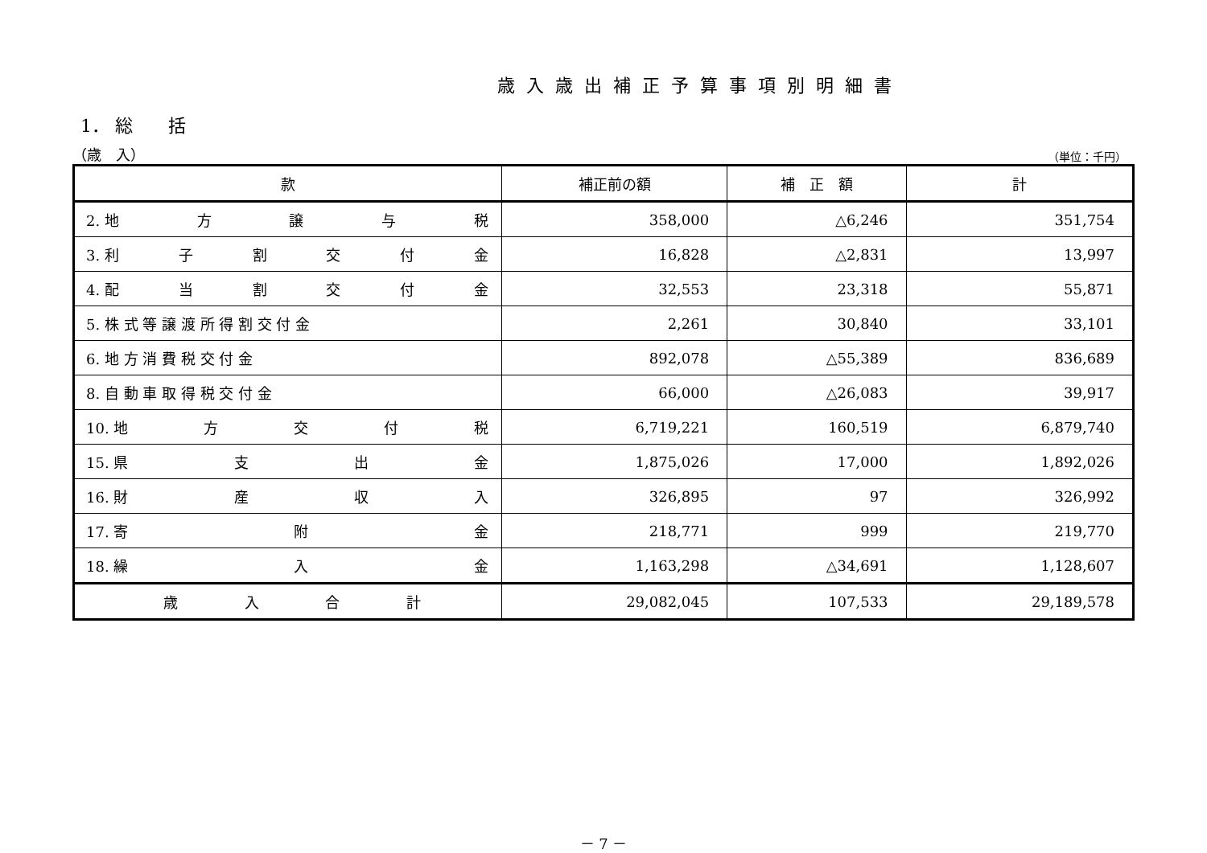歳入歳出補正予算事項別明細書
1． 総　　括
（歳　入） （単位：千円）
| 款 | 補正前の額 | 補 正 額 | 計 |
| --- | --- | --- | --- |
| 2. 地 方 譲 与 税 | 358,000 | △6,246 | 351,754 |
| 3. 利 子 割 交 付 金 | 16,828 | △2,831 | 13,997 |
| 4. 配 当 割 交 付 金 | 32,553 | 23,318 | 55,871 |
| 5. 株 式 等 譲 渡 所 得 割 交 付 金 | 2,261 | 30,840 | 33,101 |
| 6. 地 方 消 費 税 交 付 金 | 892,078 | △55,389 | 836,689 |
| 8. 自 動 車 取 得 税 交 付 金 | 66,000 | △26,083 | 39,917 |
| 10. 地 方 交 付 税 | 6,719,221 | 160,519 | 6,879,740 |
| 15. 県 支 出 金 | 1,875,026 | 17,000 | 1,892,026 |
| 16. 財 産 収 入 | 326,895 | 97 | 326,992 |
| 17. 寄 附 金 | 218,771 | 999 | 219,770 |
| 18. 繰 入 金 | 1,163,298 | △34,691 | 1,128,607 |
| 歳 入 合 計 | 29,082,045 | 107,533 | 29,189,578 |
－ 7 －